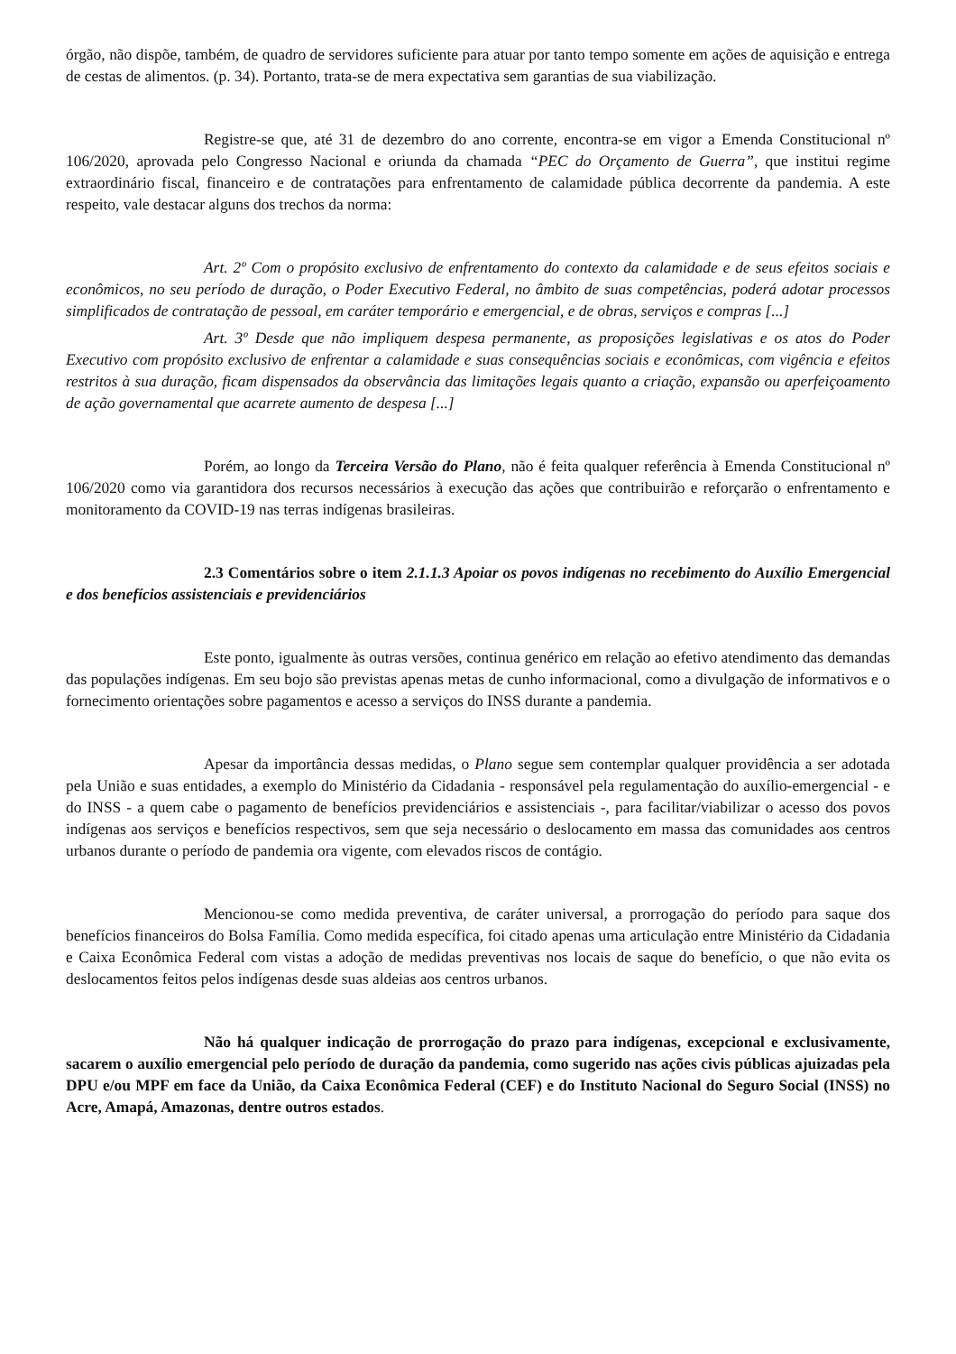órgão, não dispõe, também, de quadro de servidores suficiente para atuar por tanto tempo somente em ações de aquisição e entrega de cestas de alimentos. (p. 34). Portanto, trata-se de mera expectativa sem garantias de sua viabilização.
Registre-se que, até 31 de dezembro do ano corrente, encontra-se em vigor a Emenda Constitucional nº 106/2020, aprovada pelo Congresso Nacional e oriunda da chamada “PEC do Orçamento de Guerra”, que institui regime extraordinário fiscal, financeiro e de contratações para enfrentamento de calamidade pública decorrente da pandemia. A este respeito, vale destacar alguns dos trechos da norma:
Art. 2º Com o propósito exclusivo de enfrentamento do contexto da calamidade e de seus efeitos sociais e econômicos, no seu período de duração, o Poder Executivo Federal, no âmbito de suas competências, poderá adotar processos simplificados de contratação de pessoal, em caráter temporário e emergencial, e de obras, serviços e compras [...]
Art. 3º Desde que não impliquem despesa permanente, as proposições legislativas e os atos do Poder Executivo com propósito exclusivo de enfrentar a calamidade e suas consequências sociais e econômicas, com vigência e efeitos restritos à sua duração, ficam dispensados da observância das limitações legais quanto a criação, expansão ou aperfeiçoamento de ação governamental que acarrete aumento de despesa [...]
Porém, ao longo da Terceira Versão do Plano, não é feita qualquer referência à Emenda Constitucional nº 106/2020 como via garantidora dos recursos necessários à execução das ações que contribuirão e reforçarão o enfrentamento e monitoramento da COVID-19 nas terras indígenas brasileiras.
2.3 Comentários sobre o item 2.1.1.3 Apoiar os povos indígenas no recebimento do Auxílio Emergencial e dos benefícios assistenciais e previdenciários
Este ponto, igualmente às outras versões, continua genérico em relação ao efetivo atendimento das demandas das populações indígenas. Em seu bojo são previstas apenas metas de cunho informacional, como a divulgação de informativos e o fornecimento orientações sobre pagamentos e acesso a serviços do INSS durante a pandemia.
Apesar da importância dessas medidas, o Plano segue sem contemplar qualquer providência a ser adotada pela União e suas entidades, a exemplo do Ministério da Cidadania - responsável pela regulamentação do auxílio-emergencial - e do INSS - a quem cabe o pagamento de benefícios previdenciários e assistenciais -, para facilitar/viabilizar o acesso dos povos indígenas aos serviços e benefícios respectivos, sem que seja necessário o deslocamento em massa das comunidades aos centros urbanos durante o período de pandemia ora vigente, com elevados riscos de contágio.
Mencionou-se como medida preventiva, de caráter universal, a prorrogação do período para saque dos benefícios financeiros do Bolsa Família. Como medida específica, foi citado apenas uma articulação entre Ministério da Cidadania e Caixa Econômica Federal com vistas a adoção de medidas preventivas nos locais de saque do benefício, o que não evita os deslocamentos feitos pelos indígenas desde suas aldeias aos centros urbanos.
Não há qualquer indicação de prorrogação do prazo para indígenas, excepcional e exclusivamente, sacarem o auxílio emergencial pelo período de duração da pandemia, como sugerido nas ações civis públicas ajuizadas pela DPU e/ou MPF em face da União, da Caixa Econômica Federal (CEF) e do Instituto Nacional do Seguro Social (INSS) no Acre, Amapá, Amazonas, dentre outros estados.